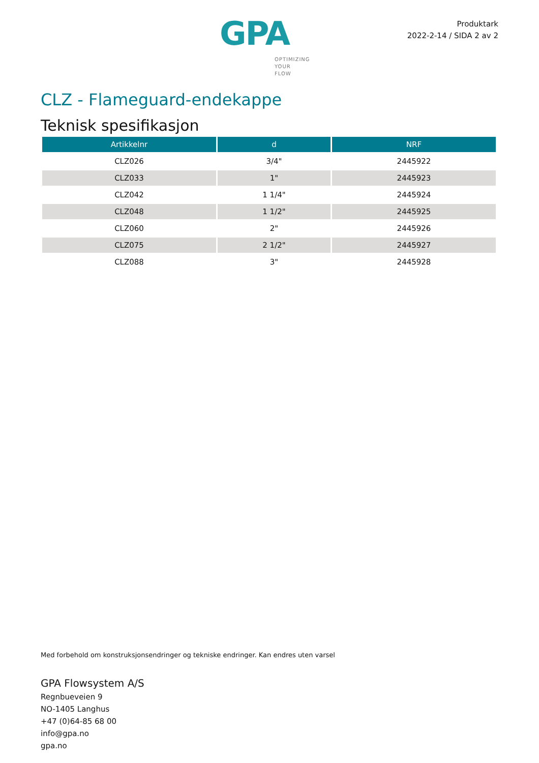GPA
OPTIMIZING
YOUR
FLOW
Produktark
2022-2-14 / SIDA 2 av 2
CLZ - Flameguard-endekappe
Teknisk spesifikasjon
| Artikkelnr | d | NRF |
| --- | --- | --- |
| CLZ026 | 3/4" | 2445922 |
| CLZ033 | 1" | 2445923 |
| CLZ042 | 1 1/4" | 2445924 |
| CLZ048 | 1 1/2" | 2445925 |
| CLZ060 | 2" | 2445926 |
| CLZ075 | 2 1/2" | 2445927 |
| CLZ088 | 3" | 2445928 |
Med forbehold om konstruksjonsendringer og tekniske endringer. Kan endres uten varsel
GPA Flowsystem A/S
Regnbueveien 9
NO-1405 Langhus
+47 (0)64-85 68 00
info@gpa.no
gpa.no